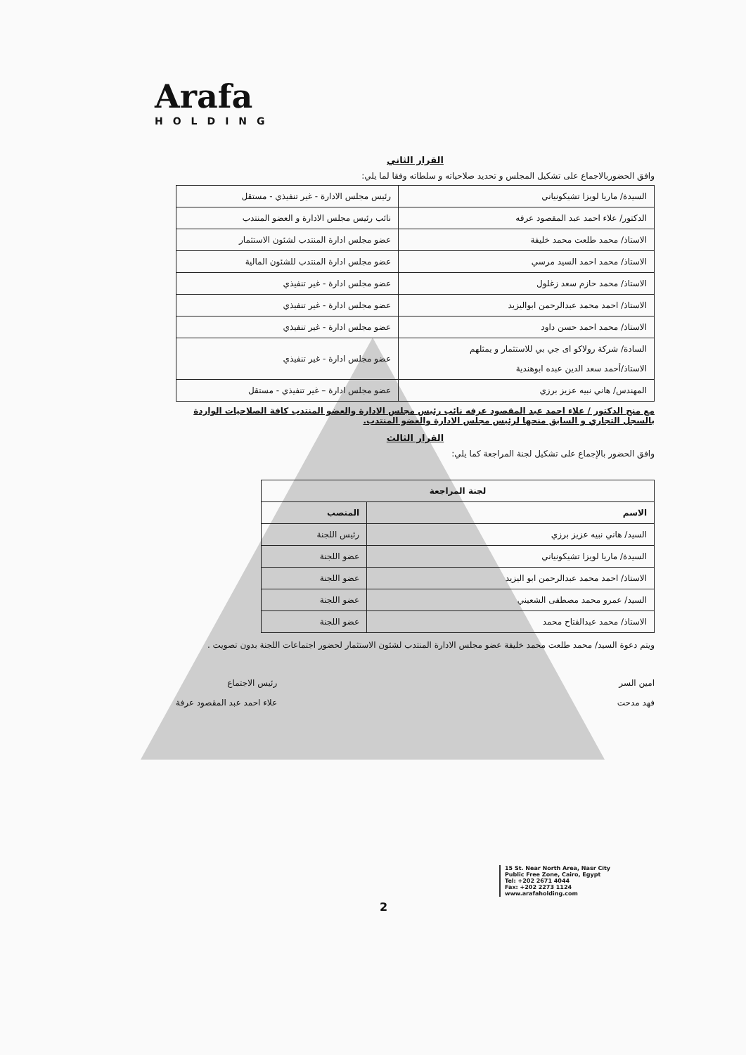Arafa
HOLDING
القرار الثاني
وافق الحضوربالاجماع على تشكيل المجلس و تحديد صلاحياته و سلطاته وفقا لما يلي:
| السيدة/ ماريا لويزا تشيكونياني | رئيس مجلس الادارة - غير تنفيذي - مستقل |
| الدكتور/ علاء احمد عبد المقصود عرفه | نائب رئيس مجلس الادارة و العضو المنتدب |
| الاستاذ/ محمد طلعت محمد خليفة | عضو مجلس ادارة المنتدب لشئون الاستثمار |
| الاستاذ/ محمد احمد السيد مرسي | عضو مجلس ادارة المنتدب للشئون المالية |
| الاستاذ/ محمد حازم سعد زغلول | عضو مجلس ادارة - غير تنفيذي |
| الاستاذ/ احمد محمد عبدالرحمن ابواليزيد | عضو مجلس ادارة - غير تنفيذي |
| الاستاذ/ محمد احمد حسن داود | عضو مجلس ادارة - غير تنفيذي |
| السادة/ شركة رولاكو اى جي بي للاستثمار و يمثلهم الاستاذ/أحمد سعد الدين عبده ابوهندية | عضو مجلس ادارة - غير تنفيذي |
| المهندس/ هاني نبيه عزيز برزي | عضو مجلس ادارة – غير تنفيذي - مستقل |
مع منح الدكتور / علاء احمد عبد المقصود عرفه نائب رئيس مجلس الادارة والعضو المنتدب كافة الصلاحيات الواردة بالسجل التجاري و السابق منحها لرئيس مجلس الادارة والعضو المنتدب.
القرار الثالث
وافق الحضور بالإجماع على تشكيل لجنة المراجعة كما يلي:
| لجنة المراجعة | |
| --- | --- |
| الاسم | المنصب |
| السيد/ هاني نبيه عزيز برزي | رئيس اللجنة |
| السيدة/ ماريا لويزا تشيكونياني | عضو اللجنة |
| الاستاذ/ احمد محمد عبدالرحمن ابو اليزيد | عضو اللجنة |
| السيد/ عمرو محمد مصطفى الشعيني | عضو اللجنة |
| الاستاذ/ محمد عبدالفتاح محمد | عضو اللجنة |
ويتم دعوة السيد/ محمد طلعت محمد خليفة عضو مجلس الادارة المنتدب لشئون الاستثمار لحضور اجتماعات اللجنة بدون تصويت .
امين السر
فهد مدحت
رئيس الاجتماع
علاء احمد عبد المقصود عرفة
2
15 St. Near North Area, Nasr City
Public Free Zone, Cairo, Egypt
Tel: +202 2671 4044
Fax: +202 2273 1124
www.arafaholding.com